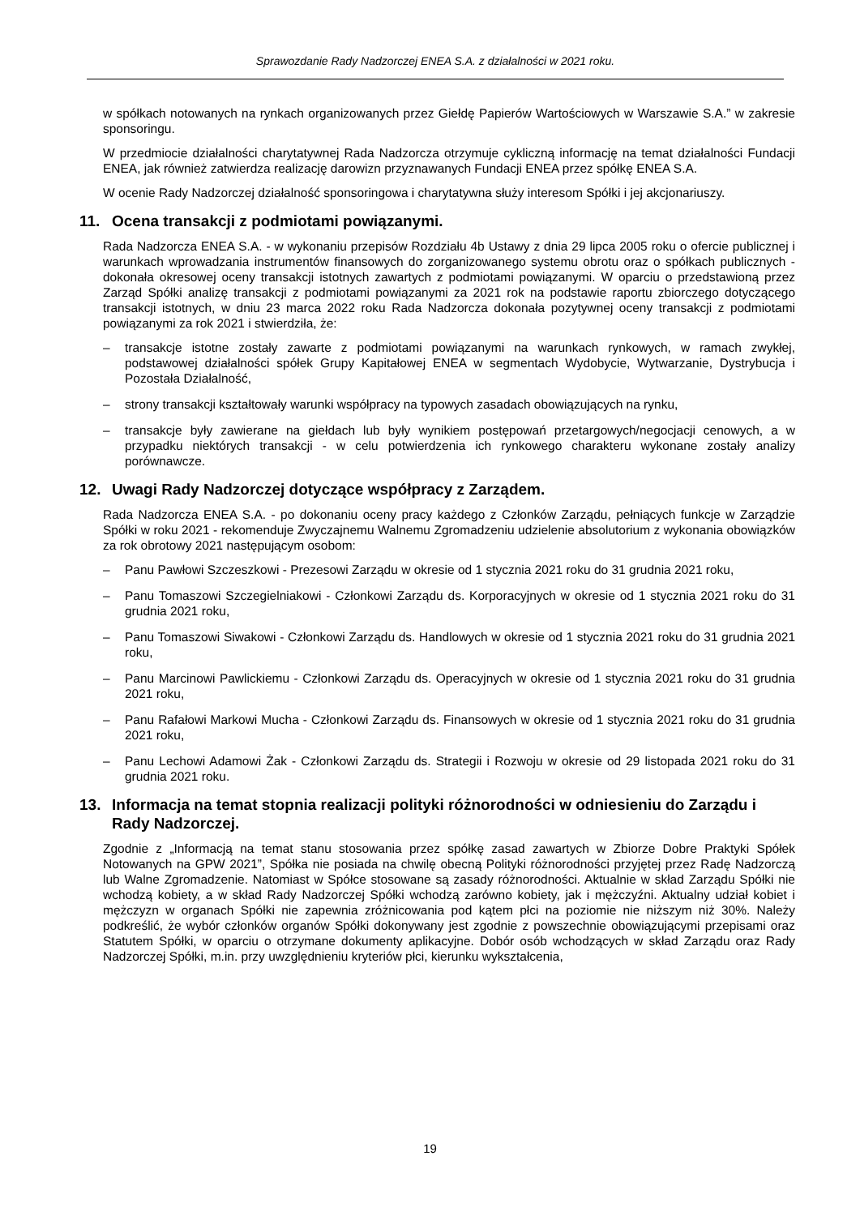Sprawozdanie Rady Nadzorczej ENEA S.A. z działalności w 2021 roku.
w spółkach notowanych na rynkach organizowanych przez Giełdę Papierów Wartościowych w Warszawie S.A.” w zakresie sponsoringu.
W przedmiocie działalności charytatywnej Rada Nadzorcza otrzymuje cykliczną informację na temat działalności Fundacji ENEA, jak również zatwierdza realizację darowizn przyznawanych Fundacji ENEA przez spółkę ENEA S.A.
W ocenie Rady Nadzorczej działalność sponsoringowa i charytatywna służy interesom Spółki i jej akcjonariuszy.
11. Ocena transakcji z podmiotami powiązanymi.
Rada Nadzorcza ENEA S.A. - w wykonaniu przepisów Rozdziału 4b Ustawy z dnia 29 lipca 2005 roku o ofercie publicznej i warunkach wprowadzania instrumentów finansowych do zorganizowanego systemu obrotu oraz o spółkach publicznych - dokonała okresowej oceny transakcji istotnych zawartych z podmiotami powiązanymi. W oparciu o przedstawioną przez Zarząd Spółki analizę transakcji z podmiotami powiązanymi za 2021 rok na podstawie raportu zbiorczego dotyczącego transakcji istotnych, w dniu 23 marca 2022 roku Rada Nadzorcza dokonała pozytywnej oceny transakcji z podmiotami powiązanymi za rok 2021 i stwierdziła, że:
– transakcje istotne zostały zawarte z podmiotami powiązanymi na warunkach rynkowych, w ramach zwykłej, podstawowej działalności spółek Grupy Kapitałowej ENEA w segmentach Wydobycie, Wytwarzanie, Dystrybucja i Pozostała Działalność,
– strony transakcji kształtowały warunki współpracy na typowych zasadach obowiązujących na rynku,
– transakcje były zawierane na giełdach lub były wynikiem postępowań przetargowych/negocjacji cenowych, a w przypadku niektórych transakcji - w celu potwierdzenia ich rynkowego charakteru wykonane zostały analizy porównawcze.
12. Uwagi Rady Nadzorczej dotyczące współpracy z Zarządem.
Rada Nadzorcza ENEA S.A. - po dokonaniu oceny pracy każdego z Członków Zarządu, pełniących funkcje w Zarządzie Spółki w roku 2021 - rekomenduje Zwyczajnemu Walnemu Zgromadzeniu udzielenie absolutorium z wykonania obowiązków za rok obrotowy 2021 następującym osobom:
– Panu Pawłowi Szczeszkowi - Prezesowi Zarządu w okresie od 1 stycznia 2021 roku do 31 grudnia 2021 roku,
– Panu Tomaszowi Szczegielniakowi - Członkowi Zarządu ds. Korporacyjnych w okresie od 1 stycznia 2021 roku do 31 grudnia 2021 roku,
– Panu Tomaszowi Siwakowi - Członkowi Zarządu ds. Handlowych w okresie od 1 stycznia 2021 roku do 31 grudnia 2021 roku,
– Panu Marcinowi Pawlickiemu - Członkowi Zarządu ds. Operacyjnych w okresie od 1 stycznia 2021 roku do 31 grudnia 2021 roku,
– Panu Rafałowi Markowi Mucha - Członkowi Zarządu ds. Finansowych w okresie od 1 stycznia 2021 roku do 31 grudnia 2021 roku,
– Panu Lechowi Adamowi Żak - Członkowi Zarządu ds. Strategii i Rozwoju w okresie od 29 listopada 2021 roku do 31 grudnia 2021 roku.
13. Informacja na temat stopnia realizacji polityki różnorodności w odniesieniu do Zarządu i Rady Nadzorczej.
Zgodnie z „Informacją na temat stanu stosowania przez spółkę zasad zawartych w Zbiorze Dobre Praktyki Spółek Notowanych na GPW 2021”, Spółka nie posiada na chwilę obecną Polityki różnorodności przyjętej przez Radę Nadzorczą lub Walne Zgromadzenie. Natomiast w Spółce stosowane są zasady różnorodności. Aktualnie w skład Zarządu Spółki nie wchodzą kobiety, a w skład Rady Nadzorczej Spółki wchodzą zarówno kobiety, jak i mężczyźni. Aktualny udział kobiet i mężczyzn w organach Spółki nie zapewnia zróżnicowania pod kątem płci na poziomie nie niższym niż 30%. Należy podkreślić, że wybór członków organów Spółki dokonywany jest zgodnie z powszechnie obowiązującymi przepisami oraz Statutem Spółki, w oparciu o otrzymane dokumenty aplikacyjne. Dobór osób wchodzących w skład Zarządu oraz Rady Nadzorczej Spółki, m.in. przy uwzględnieniu kryteriów płci, kierunku wykształcenia,
19